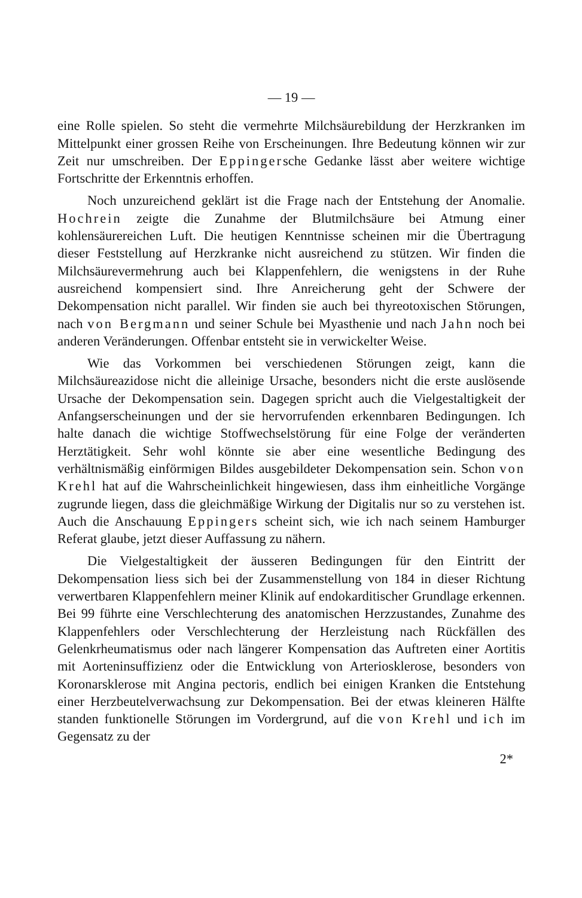— 19 —
eine Rolle spielen. So steht die vermehrte Milchsäurebildung der Herzkranken im Mittelpunkt einer grossen Reihe von Erscheinungen. Ihre Bedeutung können wir zur Zeit nur umschreiben. Der Eppingersche Gedanke lässt aber weitere wichtige Fortschritte der Erkenntnis erhoffen.
Noch unzureichend geklärt ist die Frage nach der Entstehung der Anomalie. Hochrein zeigte die Zunahme der Blutmilchsäure bei Atmung einer kohlensäurereichen Luft. Die heutigen Kenntnisse scheinen mir die Übertragung dieser Feststellung auf Herzkranke nicht ausreichend zu stützen. Wir finden die Milchsäurevermehrung auch bei Klappenfehlern, die wenigstens in der Ruhe ausreichend kompensiert sind. Ihre Anreicherung geht der Schwere der Dekompensation nicht parallel. Wir finden sie auch bei thyreotoxischen Störungen, nach von Bergmann und seiner Schule bei Myasthenie und nach Jahn noch bei anderen Veränderungen. Offenbar entsteht sie in verwickelter Weise.
Wie das Vorkommen bei verschiedenen Störungen zeigt, kann die Milchsäureazidose nicht die alleinige Ursache, besonders nicht die erste auslösende Ursache der Dekompensation sein. Dagegen spricht auch die Vielgestaltigkeit der Anfangserscheinungen und der sie hervorrufenden erkennbaren Bedingungen. Ich halte danach die wichtige Stoffwechselstörung für eine Folge der veränderten Herztätigkeit. Sehr wohl könnte sie aber eine wesentliche Bedingung des verhältnismäßig einförmigen Bildes ausgebildeter Dekompensation sein. Schon von Krehl hat auf die Wahrscheinlichkeit hingewiesen, dass ihm einheitliche Vorgänge zugrunde liegen, dass die gleichmäßige Wirkung der Digitalis nur so zu verstehen ist. Auch die Anschauung Eppingers scheint sich, wie ich nach seinem Hamburger Referat glaube, jetzt dieser Auffassung zu nähern.
Die Vielgestaltigkeit der äusseren Bedingungen für den Eintritt der Dekompensation liess sich bei der Zusammenstellung von 184 in dieser Richtung verwertbaren Klappenfehlern meiner Klinik auf endokarditischer Grundlage erkennen. Bei 99 führte eine Verschlechterung des anatomischen Herzzustandes, Zunahme des Klappenfehlers oder Verschlechterung der Herzleistung nach Rückfällen des Gelenkrheumatismus oder nach längerer Kompensation das Auftreten einer Aortitis mit Aorteninsuffizienz oder die Entwicklung von Arteriosklerose, besonders von Koronarsklerose mit Angina pectoris, endlich bei einigen Kranken die Entstehung einer Herzbeutelverwachsung zur Dekompensation. Bei der etwas kleineren Hälfte standen funktionelle Störungen im Vordergrund, auf die von Krehl und ich im Gegensatz zu der
2*